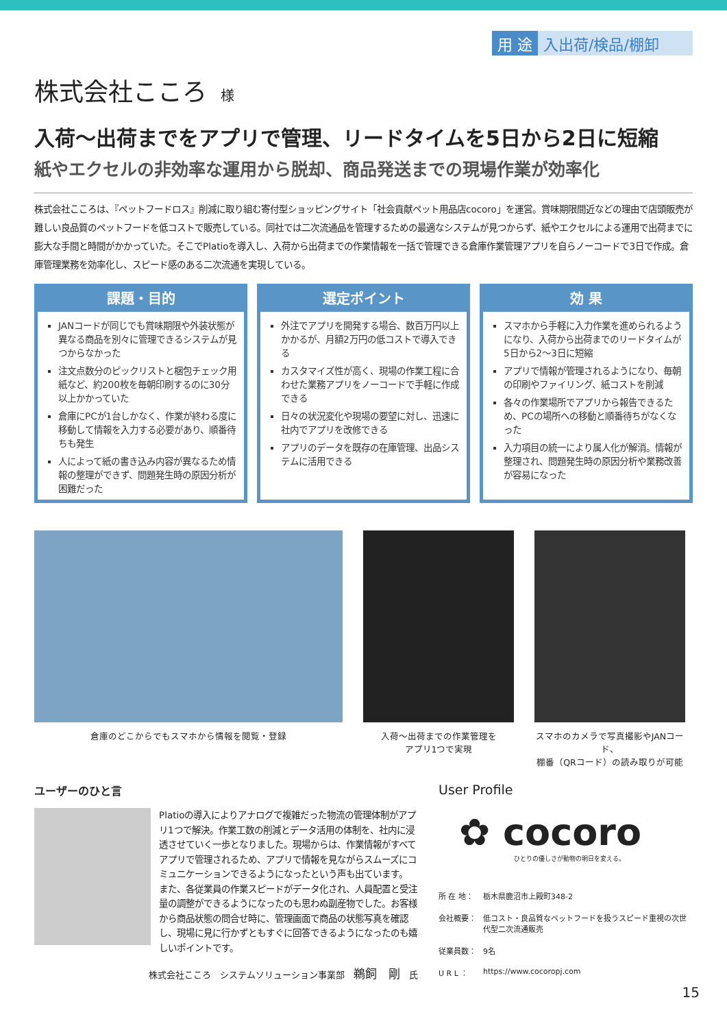用 途 入出荷/検品/棚卸
株式会社こころ 様
入荷〜出荷までをアプリで管理、リードタイムを5日から2日に短縮
紙やエクセルの非効率な運用から脱却、商品発送までの現場作業が効率化
株式会社こころは、『ペットフードロス』削減に取り組む寄付型ショッピングサイト「社会貢献ペット用品店cocoro」を運営。賞味期限間近などの理由で店頭販売が難しい良品質のペットフードを低コストで販売している。同社では二次流通品を管理するための最適なシステムが見つからず、紙やエクセルによる運用で出荷までに膨大な手間と時間がかかっていた。そこでPlatioを導入し、入荷から出荷までの作業情報を一括で管理できる倉庫作業管理アプリを自らノーコードで3日で作成。倉庫管理業務を効率化し、スピード感のある二次流通を実現している。
課題・目的
JANコードが同じでも賞味期限や外装状態が異なる商品を別々に管理できるシステムが見つからなかった
注文点数分のピックリストと梱包チェック用紙など、約200枚を毎朝印刷するのに30分以上かかっていた
倉庫にPCが1台しかなく、作業が終わる度に移動して情報を入力する必要があり、順番待ちも発生
人によって紙の書き込み内容が異なるため情報の整理ができず、問題発生時の原因分析が困難だった
選定ポイント
外注でアプリを開発する場合、数百万円以上かかるが、月額2万円の低コストで導入できる
カスタマイズ性が高く、現場の作業工程に合わせた業務アプリをノーコードで手軽に作成できる
日々の状況変化や現場の要望に対し、迅速に社内でアプリを改修できる
アプリのデータを既存の在庫管理、出品システムに活用できる
効 果
スマホから手軽に入力作業を進められるようになり、入荷から出荷までのリードタイムが5日から2〜3日に短縮
アプリで情報が管理されるようになり、毎朝の印刷やファイリング、紙コストを削減
各々の作業場所でアプリから報告できるため、PCの場所への移動と順番待ちがなくなった
入力項目の統一により属人化が解消。情報が整理され、問題発生時の原因分析や業務改善が容易になった
倉庫のどこからでもスマホから情報を閲覧・登録 入荷〜出荷までの作業管理を
アプリ1つで実現
スマホのカメラで写真撮影やJANコード、
棚番（QRコード）の読み取りが可能
ユーザーのひと言
Platioの導入によりアナログで複雑だった物流の管理体制がアプリ1つで解決。作業工数の削減とデータ活用の体制を、社内に浸透させていく一歩となりました。現場からは、作業情報がすべてアプリで管理されるため、アプリで情報を見ながらスムーズにコミュニケーションできるようになったという声も出ています。
また、各従業員の作業スピードがデータ化され、人員配置と受注量の調整ができるようになったのも思わぬ副産物でした。お客様から商品状態の問合せ時に、管理画面で商品の状態写真を確認し、現場に見に行かずともすぐに回答できるようになったのも嬉しいポイントです。
株式会社こころ　システムソリューション事業部　鵜飼　剛　氏
User Profile
✿ cocoro
ひとりの優しさが動物の明日を変える。
所 在 地：
栃木県鹿沼市上殿町348-2
会社概要：
低コスト・良品質なペットフードを扱うスピード重視の次世代型二次流通販売
従業員数：
9名
U R L ：
https://www.cocoropj.com
15